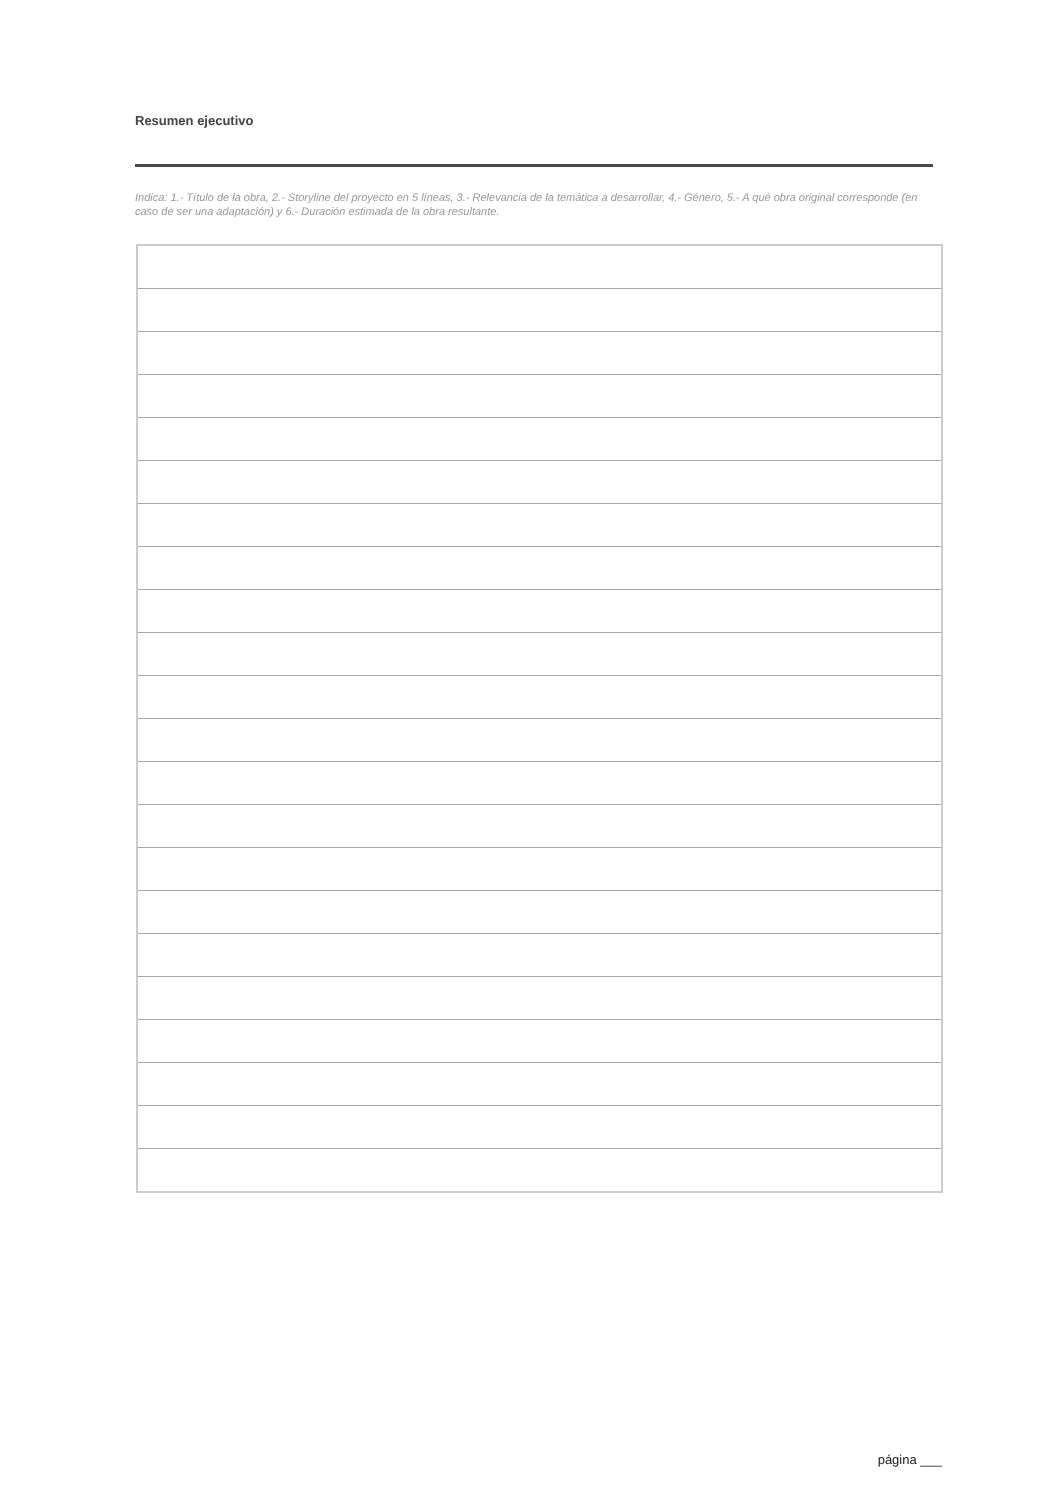Resumen ejecutivo
Indica: 1.- Título de la obra, 2.- Storyline del proyecto en 5 líneas, 3.- Relevancia de la temática a desarrollar, 4.- Género, 5.- A qué obra original corresponde (en caso de ser una adaptación) y 6.- Duración estimada de la obra resultante.
página ___